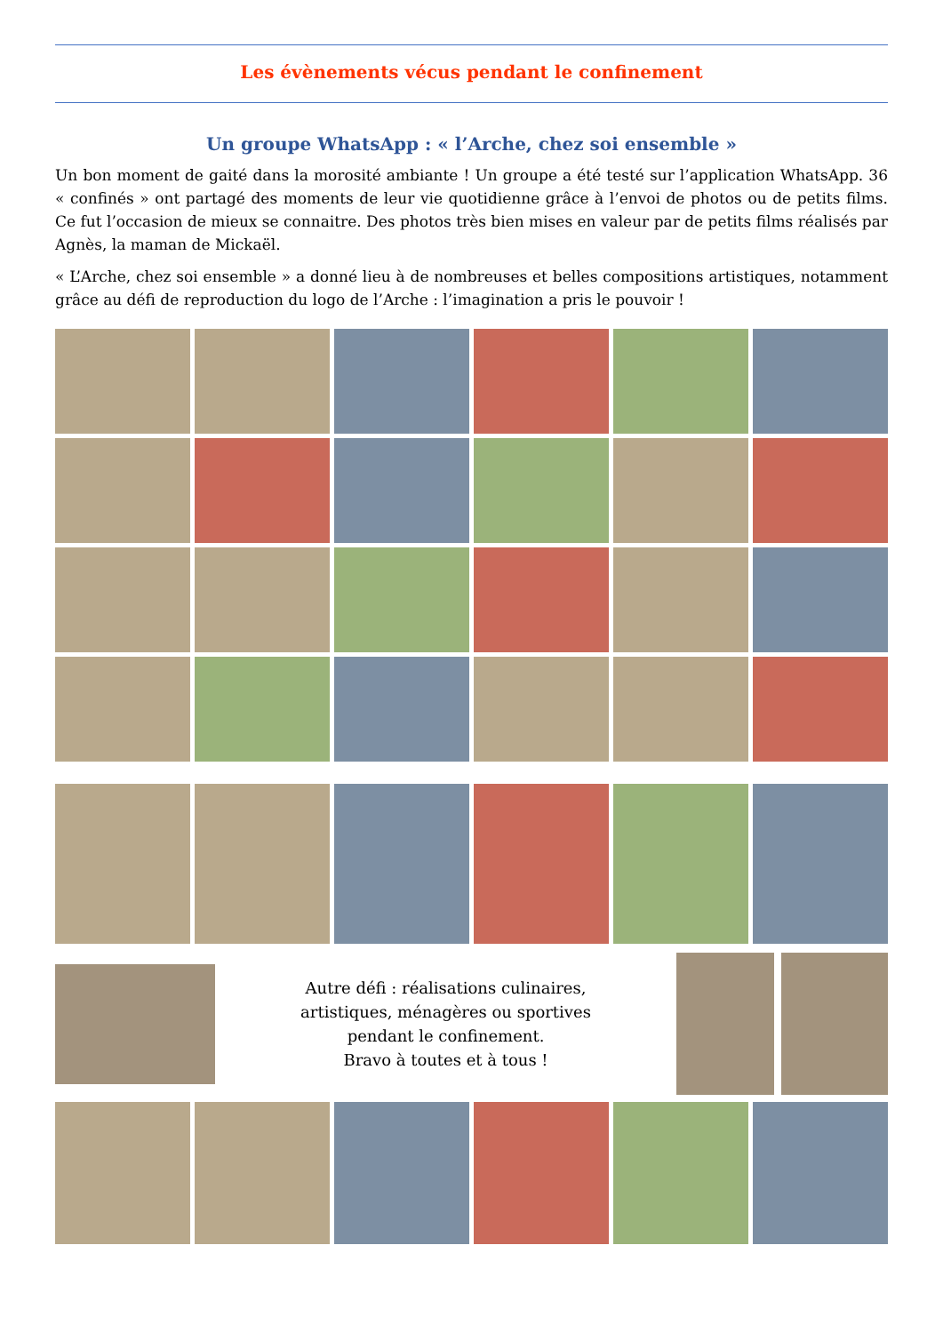Les évènements vécus pendant le confinement
Un groupe WhatsApp : « l’Arche, chez soi ensemble »
Un bon moment de gaité dans la morosité ambiante ! Un groupe a été testé sur l’application WhatsApp. 36 « confinés » ont partagé des moments de leur vie quotidienne grâce à l’envoi de photos ou de petits films. Ce fut l’occasion de mieux se connaitre. Des photos très bien mises en valeur par de petits films réalisés par Agnès, la maman de Mickaël.
« L’Arche, chez soi ensemble » a donné lieu à de nombreuses et belles compositions artistiques, notamment grâce au défi de reproduction du logo de l’Arche : l’imagination a pris le pouvoir !
Autre défi : réalisations culinaires,
artistiques, ménagères ou sportives
pendant le confinement.
Bravo à toutes et à tous !